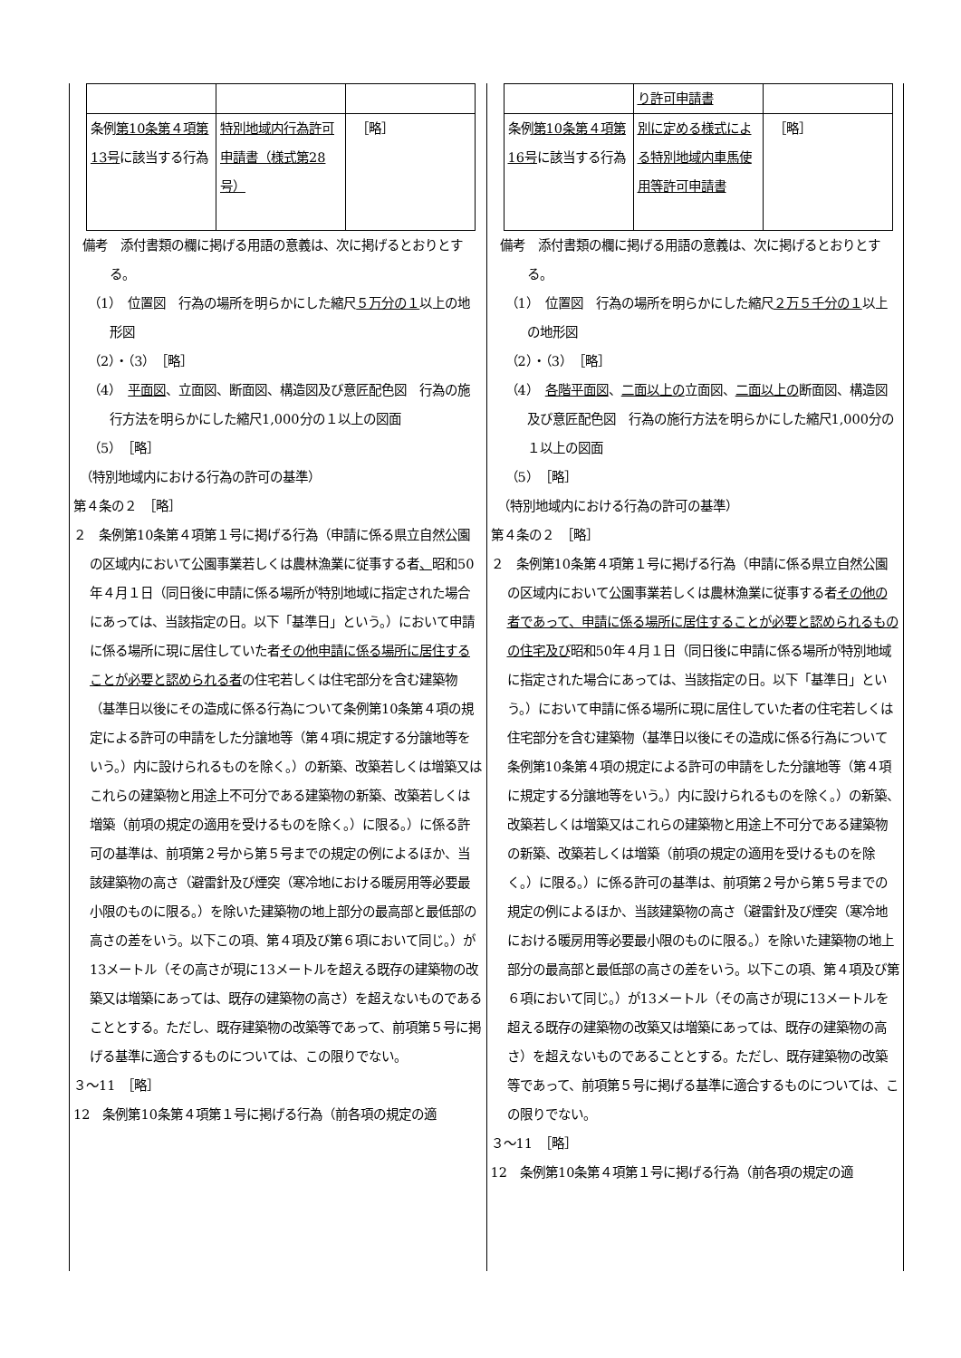| 条例 第10条第４項第13号 に該当する行為 | 特別地域内行為許可申請書（様式第28号） | ［略］ |
備考　添付書類の欄に掲げる用語の意義は、次に掲げるとおりとする。
（1）　位置図　行為の場所を明らかにした縮尺５万分の１以上の地形図
（2）・（3）　［略］
（4）　平面図、立面図、断面図、構造図及び意匠配色図　行為の施行方法を明らかにした縮尺1,000分の１以上の図面
（5）　［略］
　（特別地域内における行為の許可の基準）
第４条の２　［略］
２　条例第10条第４項第１号に掲げる行為（申請に係る県立自然公園の区域内において公園事業若しくは農林漁業に従事する者、昭和50年４月１日（同日後に申請に係る場所が特別地域に指定された場合にあっては、当該指定の日。以下「基準日」という。）において申請に係る場所に現に居住していた者その他申請に係る場所に居住することが必要と認められる者の住宅若しくは住宅部分を含む建築物（基準日以後にその造成に係る行為について条例第10条第４項の規定による許可の申請をした分譲地等（第４項に規定する分譲地等をいう。）内に設けられるものを除く。）の新築、改築若しくは増築又はこれらの建築物と用途上不可分である建築物の新築、改築若しくは増築（前項の規定の適用を受けるものを除く。）に限る。）に係る許可の基準は、前項第２号から第５号までの規定の例によるほか、当該建築物の高さ（避雷針及び煙突（寒冷地における暖房用等必要最小限のものに限る。）を除いた建築物の地上部分の最高部と最低部の高さの差をいう。以下この項、第４項及び第６項において同じ。）が13メートル（その高さが現に13メートルを超える既存の建築物の改築又は増築にあっては、既存の建築物の高さ）を超えないものであることとする。ただし、既存建築物の改築等であって、前項第５号に掲げる基準に適合するものについては、この限りでない。
３～11　［略］
12　条例第10条第４項第１号に掲げる行為（前各項の規定の適
| | り許可申請書 | |
| 条例 第10条第４項第16号 に該当する行為 | 別に定める様式による特別地域内車馬使用等許可申請書 | ［略］ |
備考　添付書類の欄に掲げる用語の意義は、次に掲げるとおりとする。
（1）　位置図　行為の場所を明らかにした縮尺２万５千分の１以上の地形図
（2）・（3）　［略］
（4）　各階平面図、二面以上の立面図、二面以上の断面図、構造図及び意匠配色図　行為の施行方法を明らかにした縮尺1,000分の１以上の図面
（5）　［略］
　（特別地域内における行為の許可の基準）
第４条の２　［略］
２　条例第10条第４項第１号に掲げる行為（申請に係る県立自然公園の区域内において公園事業若しくは農林漁業に従事する者その他の者であって、申請に係る場所に居住することが必要と認められるものの住宅及び昭和50年４月１日（同日後に申請に係る場所が特別地域に指定された場合にあっては、当該指定の日。以下「基準日」という。）において申請に係る場所に現に居住していた者の住宅若しくは住宅部分を含む建築物（基準日以後にその造成に係る行為について条例第10条第４項の規定による許可の申請をした分譲地等（第４項に規定する分譲地等をいう。）内に設けられるものを除く。）の新築、改築若しくは増築又はこれらの建築物と用途上不可分である建築物の新築、改築若しくは増築（前項の規定の適用を受けるものを除く。）に限る。）に係る許可の基準は、前項第２号から第５号までの規定の例によるほか、当該建築物の高さ（避雷針及び煙突（寒冷地における暖房用等必要最小限のものに限る。）を除いた建築物の地上部分の最高部と最低部の高さの差をいう。以下この項、第４項及び第６項において同じ。）が13メートル（その高さが現に13メートルを超える既存の建築物の改築又は増築にあっては、既存の建築物の高さ）を超えないものであることとする。ただし、既存建築物の改築等であって、前項第５号に掲げる基準に適合するものについては、この限りでない。
３～11　［略］
12　条例第10条第４項第１号に掲げる行為（前各項の規定の適